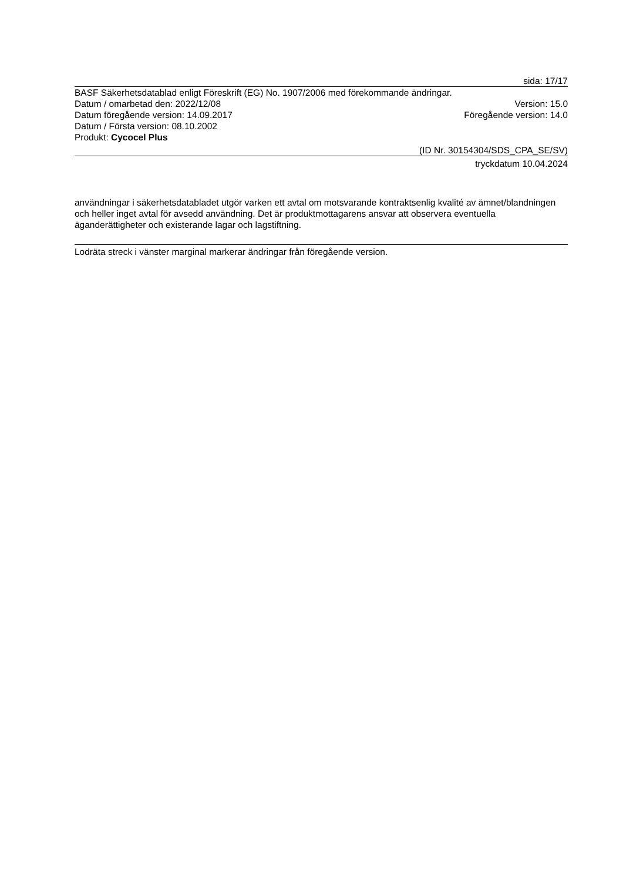sida: 17/17
BASF Säkerhetsdatablad enligt Föreskrift (EG) No. 1907/2006 med förekommande ändringar.
Datum / omarbetad den: 2022/12/08 Version: 15.0
Datum föregående version: 14.09.2017 Föregående version: 14.0
Datum / Första version: 08.10.2002
Produkt: Cycocel Plus
(ID Nr. 30154304/SDS_CPA_SE/SV)
tryckdatum 10.04.2024
användningar i säkerhetsdatabladet utgör varken ett avtal om motsvarande kontraktsenlig kvalité av ämnet/blandningen och heller inget avtal för avsedd användning. Det är produktmottagarens ansvar att observera eventuella äganderättigheter och existerande lagar och lagstiftning.
Lodräta streck i vänster marginal markerar ändringar från föregående version.